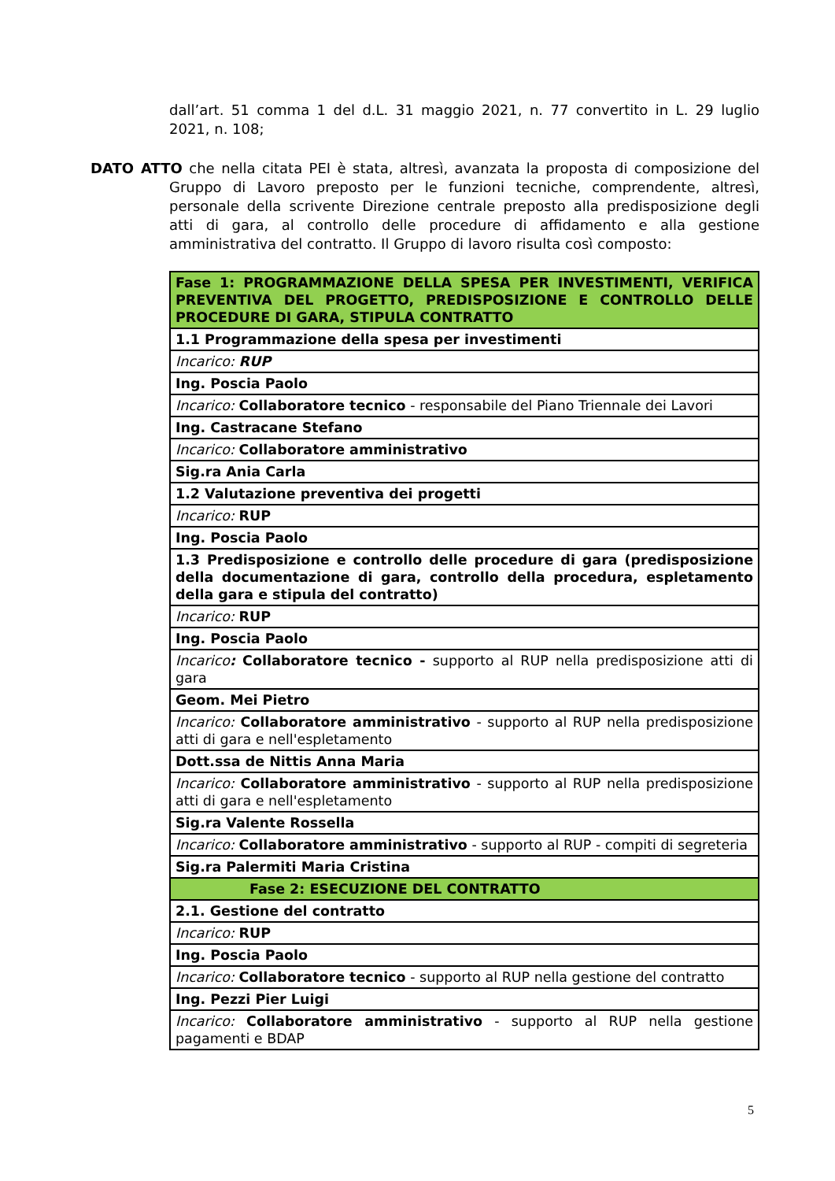dall’art. 51 comma 1 del d.L. 31 maggio 2021, n. 77 convertito in L. 29 luglio 2021, n. 108;
DATO ATTO che nella citata PEI è stata, altresì, avanzata la proposta di composizione del Gruppo di Lavoro preposto per le funzioni tecniche, comprendente, altresì, personale della scrivente Direzione centrale preposto alla predisposizione degli atti di gara, al controllo delle procedure di affidamento e alla gestione amministrativa del contratto. Il Gruppo di lavoro risulta così composto:
| Fase 1: PROGRAMMAZIONE DELLA SPESA PER INVESTIMENTI, VERIFICA PREVENTIVA DEL PROGETTO, PREDISPOSIZIONE E CONTROLLO DELLE PROCEDURE DI GARA, STIPULA CONTRATTO |
| 1.1 Programmazione della spesa per investimenti |
| Incarico: RUP |
| Ing. Poscia Paolo |
| Incarico: Collaboratore tecnico - responsabile del Piano Triennale dei Lavori |
| Ing. Castracane Stefano |
| Incarico: Collaboratore amministrativo |
| Sig.ra Ania Carla |
| 1.2 Valutazione preventiva dei progetti |
| Incarico: RUP |
| Ing. Poscia Paolo |
| 1.3 Predisposizione e controllo delle procedure di gara (predisposizione della documentazione di gara, controllo della procedura, espletamento della gara e stipula del contratto) |
| Incarico: RUP |
| Ing. Poscia Paolo |
| Incarico : Collaboratore tecnico - supporto al RUP nella predisposizione atti di gara |
| Geom. Mei Pietro |
| Incarico: Collaboratore amministrativo - supporto al RUP nella predisposizione atti di gara e nell'espletamento |
| Dott.ssa de Nittis Anna Maria |
| Incarico: Collaboratore amministrativo - supporto al RUP nella predisposizione atti di gara e nell'espletamento |
| Sig.ra Valente Rossella |
| Incarico: Collaboratore amministrativo - supporto al RUP - compiti di segreteria |
| Sig.ra Palermiti Maria Cristina |
| Fase 2: ESECUZIONE DEL CONTRATTO |
| 2.1. Gestione del contratto |
| Incarico: RUP |
| Ing. Poscia Paolo |
| Incarico: Collaboratore tecnico - supporto al RUP nella gestione del contratto |
| Ing. Pezzi Pier Luigi |
| Incarico: Collaboratore amministrativo - supporto al RUP nella gestione pagamenti e BDAP |
5